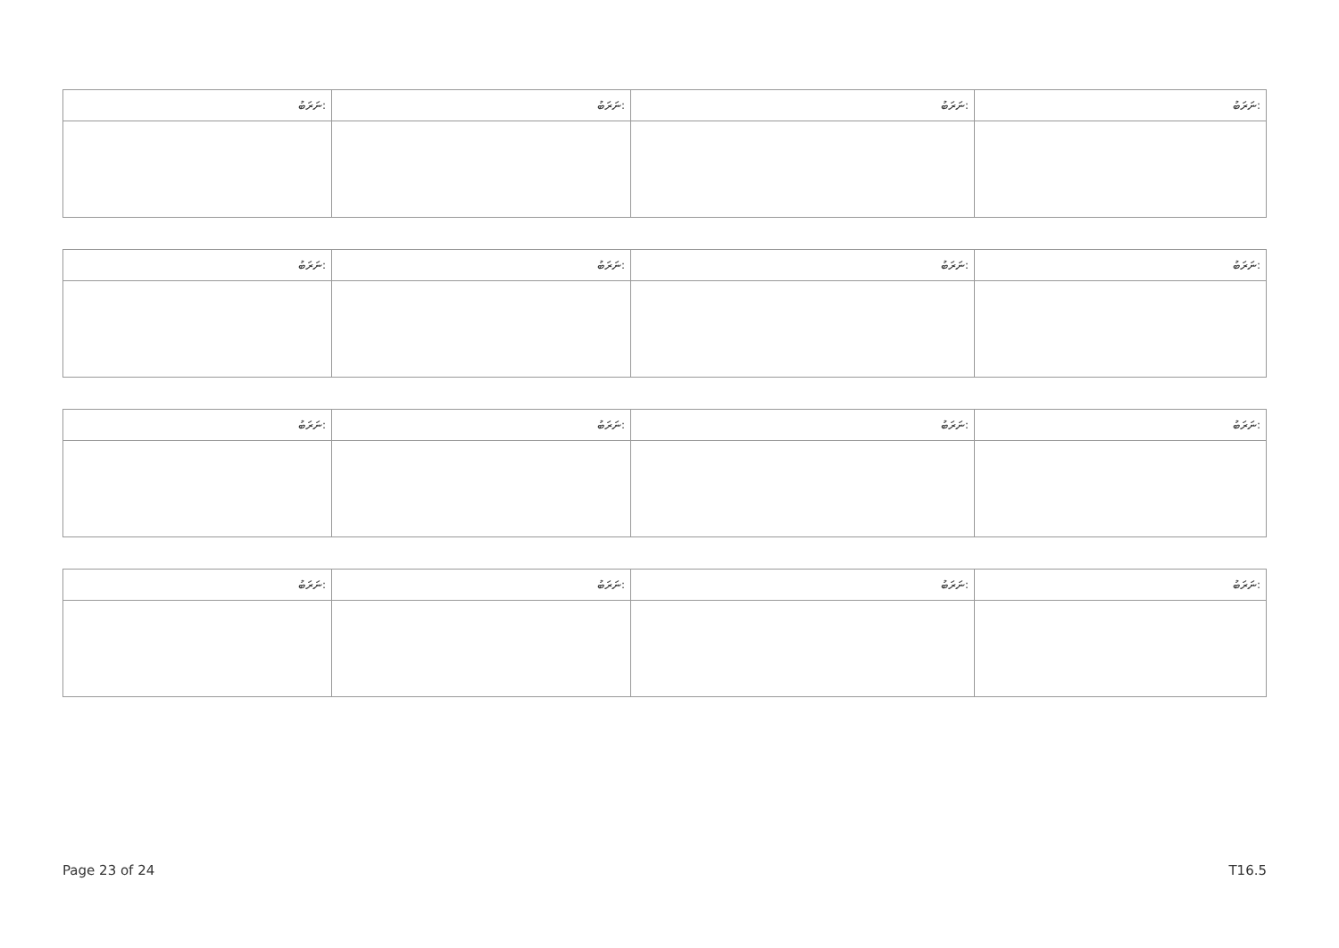| ނަރަބު: | ނަރަބު: | ނަރަބު: | ނަރަބު: |
| --- | --- | --- | --- |
| ނަރަބު: | ނަރަބު: | ނަރަބު: | ނަރަބު: |
| --- | --- | --- | --- |
| ނަރަބު: | ނަރަބު: | ނަރަބު: | ނަރަބު: |
| --- | --- | --- | --- |
| ނަރަބު: | ނަރަބު: | ނަރަބު: | ނަރަބު: |
| --- | --- | --- | --- |
Page 23 of 24 T16.5